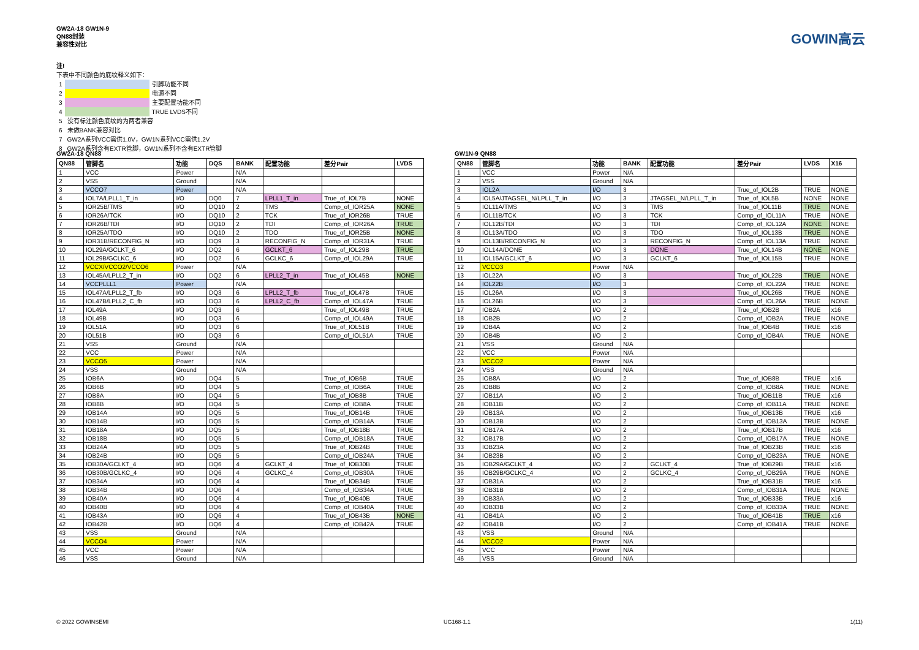GW2A-18 GW1N-9
QN88封装
兼容性对比
GOWIN高云
注!
下表中不同颜色的底纹释义如下：
| 1 | | 引脚功能不同 |
| 2 | | 电源不同 |
| 3 | | 主要配置功能不同 |
| 4 | | TRUE LVDS不同 |
| 5 | 没有标注颜色底纹的为两者兼容 | |
| 6 | 未做BANK兼容对比 | |
| 7 | GW2A系列VCC需供1.0V，GW1N系列VCC需供1.2V | |
| 8 | GW2A系列含有EXTR管脚，GW1N系列不含有EXTR管脚 | |
GW2A-18 QN88
| QN88 | 管脚名 | 功能 | DQS | BANK | 配置功能 | 差分Pair | LVDS |
| --- | --- | --- | --- | --- | --- | --- | --- |
| 1 | VCC | Power | | N/A | | | |
| 2 | VSS | Ground | | N/A | | | |
| 3 | VCCO7 | Power | | N/A | | | |
| 4 | IOL7A/LPLL1_T_in | I/O | DQ0 | 7 | LPLL1_T_in | True_of_IOL7B | NONE |
| 5 | IOR25B/TMS | I/O | DQ10 | 2 | TMS | Comp_of_IOR25A | NONE |
| 6 | IOR26A/TCK | I/O | DQ10 | 2 | TCK | True_of_IOR26B | TRUE |
| 7 | IOR26B/TDI | I/O | DQ10 | 2 | TDI | Comp_of_IOR26A | TRUE |
| 8 | IOR25A/TDO | I/O | DQ10 | 2 | TDO | True_of_IOR25B | NONE |
| 9 | IOR31B/RECONFIG_N | I/O | DQ9 | 3 | RECONFIG_N | Comp_of_IOR31A | TRUE |
| 10 | IOL29A/GCLKT_6 | I/O | DQ2 | 6 | GCLKT_6 | True_of_IOL29B | TRUE |
| 11 | IOL29B/GCLKC_6 | I/O | DQ2 | 6 | GCLKC_6 | Comp_of_IOL29A | TRUE |
| 12 | VCCX/VCCO2/VCCO6 | Power | | N/A | | | |
| 13 | IOL45A/LPLL2_T_in | I/O | DQ2 | 6 | LPLL2_T_in | True_of_IOL45B | NONE |
| 14 | VCCPLLL1 | Power | | N/A | | | |
| 15 | IOL47A/LPLL2_T_fb | I/O | DQ3 | 6 | LPLL2_T_fb | True_of_IOL47B | TRUE |
| 16 | IOL47B/LPLL2_C_fb | I/O | DQ3 | 6 | LPLL2_C_fb | Comp_of_IOL47A | TRUE |
| 17 | IOL49A | I/O | DQ3 | 6 | | True_of_IOL49B | TRUE |
| 18 | IOL49B | I/O | DQ3 | 6 | | Comp_of_IOL49A | TRUE |
| 19 | IOL51A | I/O | DQ3 | 6 | | True_of_IOL51B | TRUE |
| 20 | IOL51B | I/O | DQ3 | 6 | | Comp_of_IOL51A | TRUE |
| 21 | VSS | Ground | | N/A | | | |
| 22 | VCC | Power | | N/A | | | |
| 23 | VCCO5 | Power | | N/A | | | |
| 24 | VSS | Ground | | N/A | | | |
| 25 | IOB6A | I/O | DQ4 | 5 | | True_of_IOB6B | TRUE |
| 26 | IOB6B | I/O | DQ4 | 5 | | Comp_of_IOB6A | TRUE |
| 27 | IOB8A | I/O | DQ4 | 5 | | True_of_IOB8B | TRUE |
| 28 | IOB8B | I/O | DQ4 | 5 | | Comp_of_IOB8A | TRUE |
| 29 | IOB14A | I/O | DQ5 | 5 | | True_of_IOB14B | TRUE |
| 30 | IOB14B | I/O | DQ5 | 5 | | Comp_of_IOB14A | TRUE |
| 31 | IOB18A | I/O | DQ5 | 5 | | True_of_IOB18B | TRUE |
| 32 | IOB18B | I/O | DQ5 | 5 | | Comp_of_IOB18A | TRUE |
| 33 | IOB24A | I/O | DQ5 | 5 | | True_of_IOB24B | TRUE |
| 34 | IOB24B | I/O | DQ5 | 5 | | Comp_of_IOB24A | TRUE |
| 35 | IOB30A/GCLKT_4 | I/O | DQ6 | 4 | GCLKT_4 | True_of_IOB30B | TRUE |
| 36 | IOB30B/GCLKC_4 | I/O | DQ6 | 4 | GCLKC_4 | Comp_of_IOB30A | TRUE |
| 37 | IOB34A | I/O | DQ6 | 4 | | True_of_IOB34B | TRUE |
| 38 | IOB34B | I/O | DQ6 | 4 | | Comp_of_IOB34A | TRUE |
| 39 | IOB40A | I/O | DQ6 | 4 | | True_of_IOB40B | TRUE |
| 40 | IOB40B | I/O | DQ6 | 4 | | Comp_of_IOB40A | TRUE |
| 41 | IOB43A | I/O | DQ6 | 4 | | True_of_IOB43B | NONE |
| 42 | IOB42B | I/O | DQ6 | 4 | | Comp_of_IOB42A | TRUE |
| 43 | VSS | Ground | | N/A | | | |
| 44 | VCCO4 | Power | | N/A | | | |
| 45 | VCC | Power | | N/A | | | |
| 46 | VSS | Ground | | N/A | | | |
GW1N-9 QN88
| QN88 | 管脚名 | 功能 | BANK | 配置功能 | 差分Pair | LVDS | X16 |
| --- | --- | --- | --- | --- | --- | --- | --- |
| 1 | VCC | Power | N/A | | | | |
| 2 | VSS | Ground | N/A | | | | |
| 3 | IOL2A | I/O | 3 | | True_of_IOL2B | TRUE | NONE |
| 4 | IOL5A/JTAGSEL_N/LPLL_T_in | I/O | 3 | JTAGSEL_N/LPLL_T_in | True_of_IOL5B | NONE | NONE |
| 5 | IOL11A/TMS | I/O | 3 | TMS | True_of_IOL11B | TRUE | NONE |
| 6 | IOL11B/TCK | I/O | 3 | TCK | Comp_of_IOL11A | TRUE | NONE |
| 7 | IOL12B/TDI | I/O | 3 | TDI | Comp_of_IOL12A | NONE | NONE |
| 8 | IOL13A/TDO | I/O | 3 | TDO | True_of_IOL13B | TRUE | NONE |
| 9 | IOL13B/RECONFIG_N | I/O | 3 | RECONFIG_N | Comp_of_IOL13A | TRUE | NONE |
| 10 | IOL14A/DONE | I/O | 3 | DONE | True_of_IOL14B | NONE | NONE |
| 11 | IOL15A/GCLKT_6 | I/O | 3 | GCLKT_6 | True_of_IOL15B | TRUE | NONE |
| 12 | VCCO3 | Power | N/A | | | | |
| 13 | IOL22A | I/O | 3 | | True_of_IOL22B | TRUE | NONE |
| 14 | IOL22B | I/O | 3 | | Comp_of_IOL22A | TRUE | NONE |
| 15 | IOL26A | I/O | 3 | | True_of_IOL26B | TRUE | NONE |
| 16 | IOL26B | I/O | 3 | | Comp_of_IOL26A | TRUE | NONE |
| 17 | IOB2A | I/O | 2 | | True_of_IOB2B | TRUE | x16 |
| 18 | IOB2B | I/O | 2 | | Comp_of_IOB2A | TRUE | NONE |
| 19 | IOB4A | I/O | 2 | | True_of_IOB4B | TRUE | x16 |
| 20 | IOB4B | I/O | 2 | | Comp_of_IOB4A | TRUE | NONE |
| 21 | VSS | Ground | N/A | | | | |
| 22 | VCC | Power | N/A | | | | |
| 23 | VCCO2 | Power | N/A | | | | |
| 24 | VSS | Ground | N/A | | | | |
| 25 | IOB8A | I/O | 2 | | True_of_IOB8B | TRUE | x16 |
| 26 | IOB8B | I/O | 2 | | Comp_of_IOB8A | TRUE | NONE |
| 27 | IOB11A | I/O | 2 | | True_of_IOB11B | TRUE | x16 |
| 28 | IOB11B | I/O | 2 | | Comp_of_IOB11A | TRUE | NONE |
| 29 | IOB13A | I/O | 2 | | True_of_IOB13B | TRUE | x16 |
| 30 | IOB13B | I/O | 2 | | Comp_of_IOB13A | TRUE | NONE |
| 31 | IOB17A | I/O | 2 | | True_of_IOB17B | TRUE | x16 |
| 32 | IOB17B | I/O | 2 | | Comp_of_IOB17A | TRUE | NONE |
| 33 | IOB23A | I/O | 2 | | True_of_IOB23B | TRUE | x16 |
| 34 | IOB23B | I/O | 2 | | Comp_of_IOB23A | TRUE | NONE |
| 35 | IOB29A/GCLKT_4 | I/O | 2 | GCLKT_4 | True_of_IOB29B | TRUE | x16 |
| 36 | IOB29B/GCLKC_4 | I/O | 2 | GCLKC_4 | Comp_of_IOB29A | TRUE | NONE |
| 37 | IOB31A | I/O | 2 | | True_of_IOB31B | TRUE | x16 |
| 38 | IOB31B | I/O | 2 | | Comp_of_IOB31A | TRUE | NONE |
| 39 | IOB33A | I/O | 2 | | True_of_IOB33B | TRUE | x16 |
| 40 | IOB33B | I/O | 2 | | Comp_of_IOB33A | TRUE | NONE |
| 41 | IOB41A | I/O | 2 | | True_of_IOB41B | TRUE | x16 |
| 42 | IOB41B | I/O | 2 | | Comp_of_IOB41A | TRUE | NONE |
| 43 | VSS | Ground | N/A | | | | |
| 44 | VCCO2 | Power | N/A | | | | |
| 45 | VCC | Power | N/A | | | | |
| 46 | VSS | Ground | N/A | | | | |
© 2022 GOWINSEMI UG168-1.1 1(11)